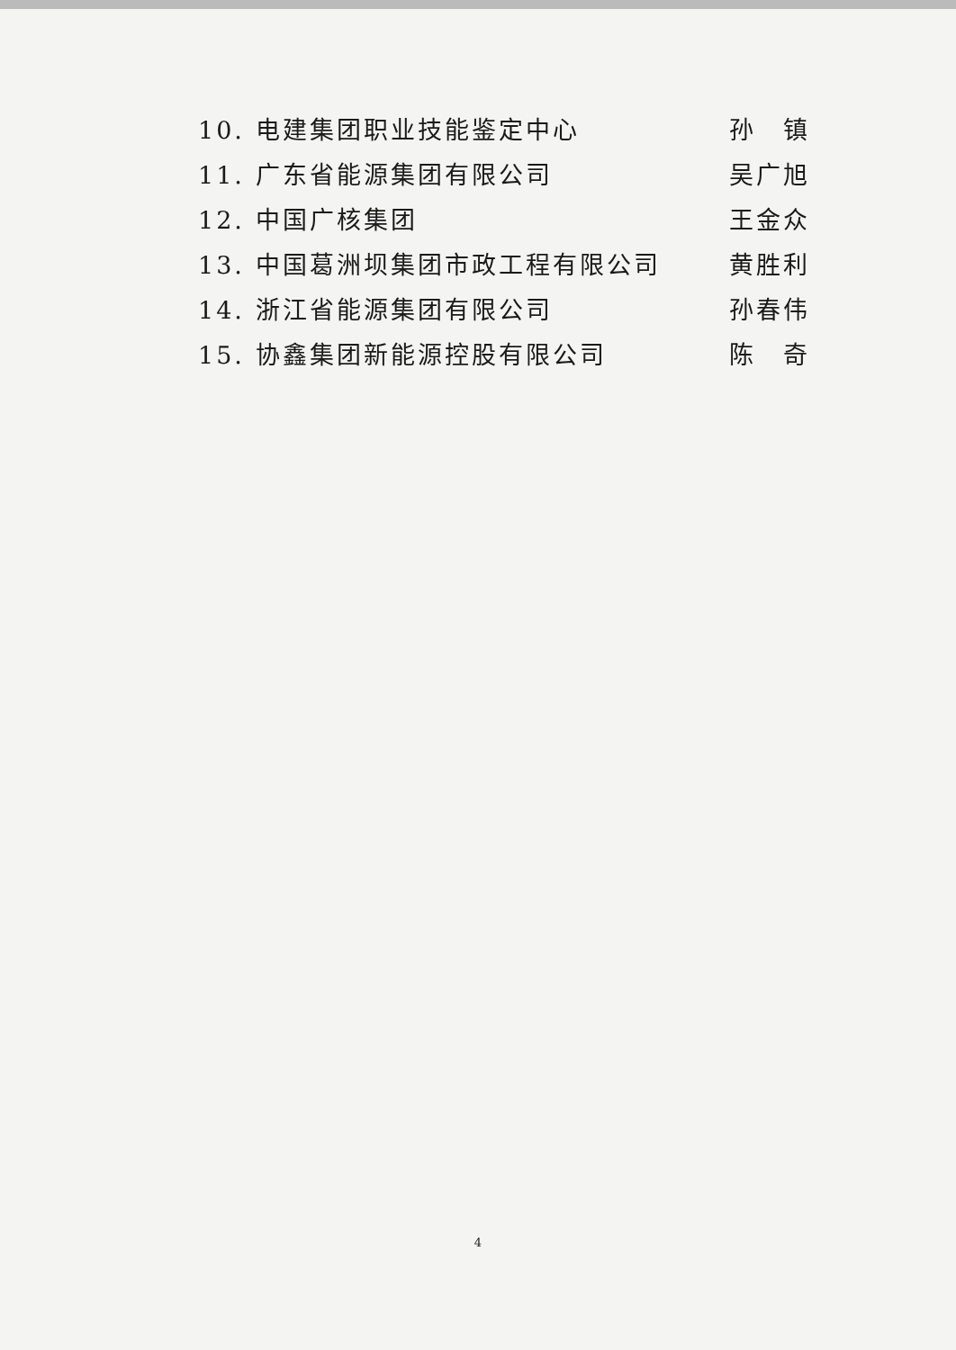10. 电建集团职业技能鉴定中心 孙　镇
11. 广东省能源集团有限公司 吴广旭
12. 中国广核集团 王金众
13. 中国葛洲坝集团市政工程有限公司 黄胜利
14. 浙江省能源集团有限公司 孙春伟
15. 协鑫集团新能源控股有限公司 陈　奇
4